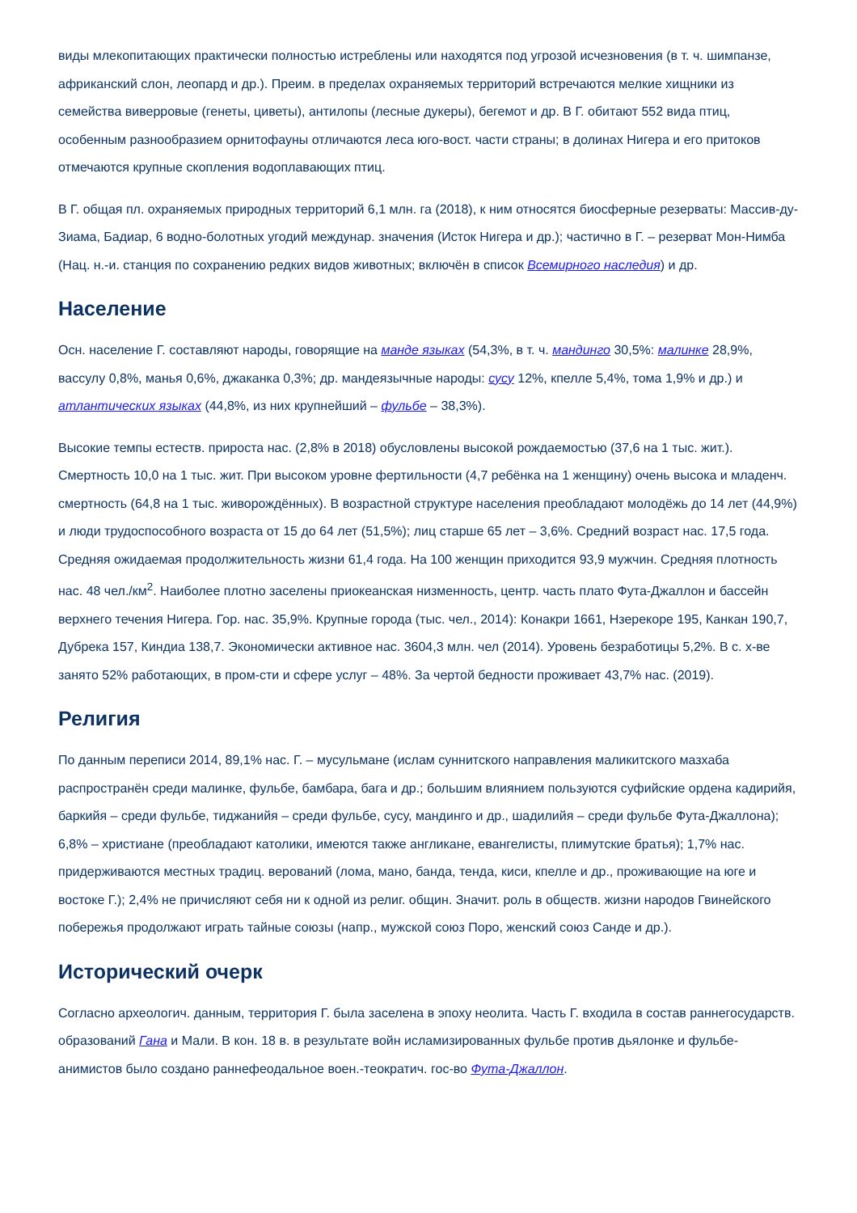виды млекопитающих практически полностью истреблены или находятся под угрозой исчезновения (в т. ч. шимпанзе, африканский слон, леопард и др.). Преим. в пределах охраняемых территорий встречаются мелкие хищники из семейства виверровые (генеты, циветы), антилопы (лесные дукеры), бегемот и др. В Г. обитают 552 вида птиц, особенным разнообразием орнитофауны отличаются леса юго-вост. части страны; в долинах Нигера и его притоков отмечаются крупные скопления водоплавающих птиц.
В Г. общая пл. охраняемых природных территорий 6,1 млн. га (2018), к ним относятся биосферные резерваты: Массив-ду-Зиама, Бадиар, 6 водно-болотных угодий междунар. значения (Исток Нигера и др.); частично в Г. – резерват Мон-Нимба (Нац. н.-и. станция по сохранению редких видов животных; включён в список Всемирного наследия) и др.
Население
Осн. население Г. составляют народы, говорящие на манде языках (54,3%, в т. ч. мандинго 30,5%: малинке 28,9%, вассулу 0,8%, манья 0,6%, джаканка 0,3%; др. мандеязычные народы: сусу 12%, кпелле 5,4%, тома 1,9% и др.) и атлантических языках (44,8%, из них крупнейший – фульбе – 38,3%).
Высокие темпы естеств. прироста нас. (2,8% в 2018) обусловлены высокой рождаемостью (37,6 на 1 тыс. жит.). Смертность 10,0 на 1 тыс. жит. При высоком уровне фертильности (4,7 ребёнка на 1 женщину) очень высока и младенч. смертность (64,8 на 1 тыс. живорождённых). В возрастной структуре населения преобладают молодёжь до 14 лет (44,9%) и люди трудоспособного возраста от 15 до 64 лет (51,5%); лиц старше 65 лет – 3,6%. Средний возраст нас. 17,5 года. Средняя ожидаемая продолжительность жизни 61,4 года. На 100 женщин приходится 93,9 мужчин. Средняя плотность нас. 48 чел./км<sup>2</sup>. Наиболее плотно заселены приокеанская низменность, центр. часть плато Фута-Джаллон и бассейн верхнего течения Нигера. Гор. нас. 35,9%. Крупные города (тыс. чел., 2014): Конакри 1661, Нзерекоре 195, Канкан 190,7, Дубрека 157, Киндиа 138,7. Экономически активное нас. 3604,3 млн. чел (2014). Уровень безработицы 5,2%. В с. х-ве занято 52% работающих, в пром-сти и сфере услуг – 48%. За чертой бедности проживает 43,7% нас. (2019).
Религия
По данным переписи 2014, 89,1% нас. Г. – мусульмане (ислам суннитского направления маликитского мазхаба распространён среди малинке, фульбе, бамбара, бага и др.; большим влиянием пользуются суфийские ордена кадирийя, баркийя – среди фульбе, тиджанийя – среди фульбе, сусу, мандинго и др., шадилийя – среди фульбе Фута-Джаллона); 6,8% – христиане (преобладают католики, имеются также англикане, евангелисты, плимутские братья); 1,7% нас. придерживаются местных традиц. верований (лома, мано, банда, тенда, киси, кпелле и др., проживающие на юге и востоке Г.); 2,4% не причисляют себя ни к одной из религ. общин. Значит. роль в обществ. жизни народов Гвинейского побережья продолжают играть тайные союзы (напр., мужской союз Поро, женский союз Санде и др.).
Исторический очерк
Согласно археологич. данным, территория Г. была заселена в эпоху неолита. Часть Г. входила в состав раннегосударств. образований Гана и Мали. В кон. 18 в. в результате войн исламизированных фульбе против дьялонке и фульбе-анимистов было создано раннефеодальное воен.-теократич. гос-во Фута-Джаллон.